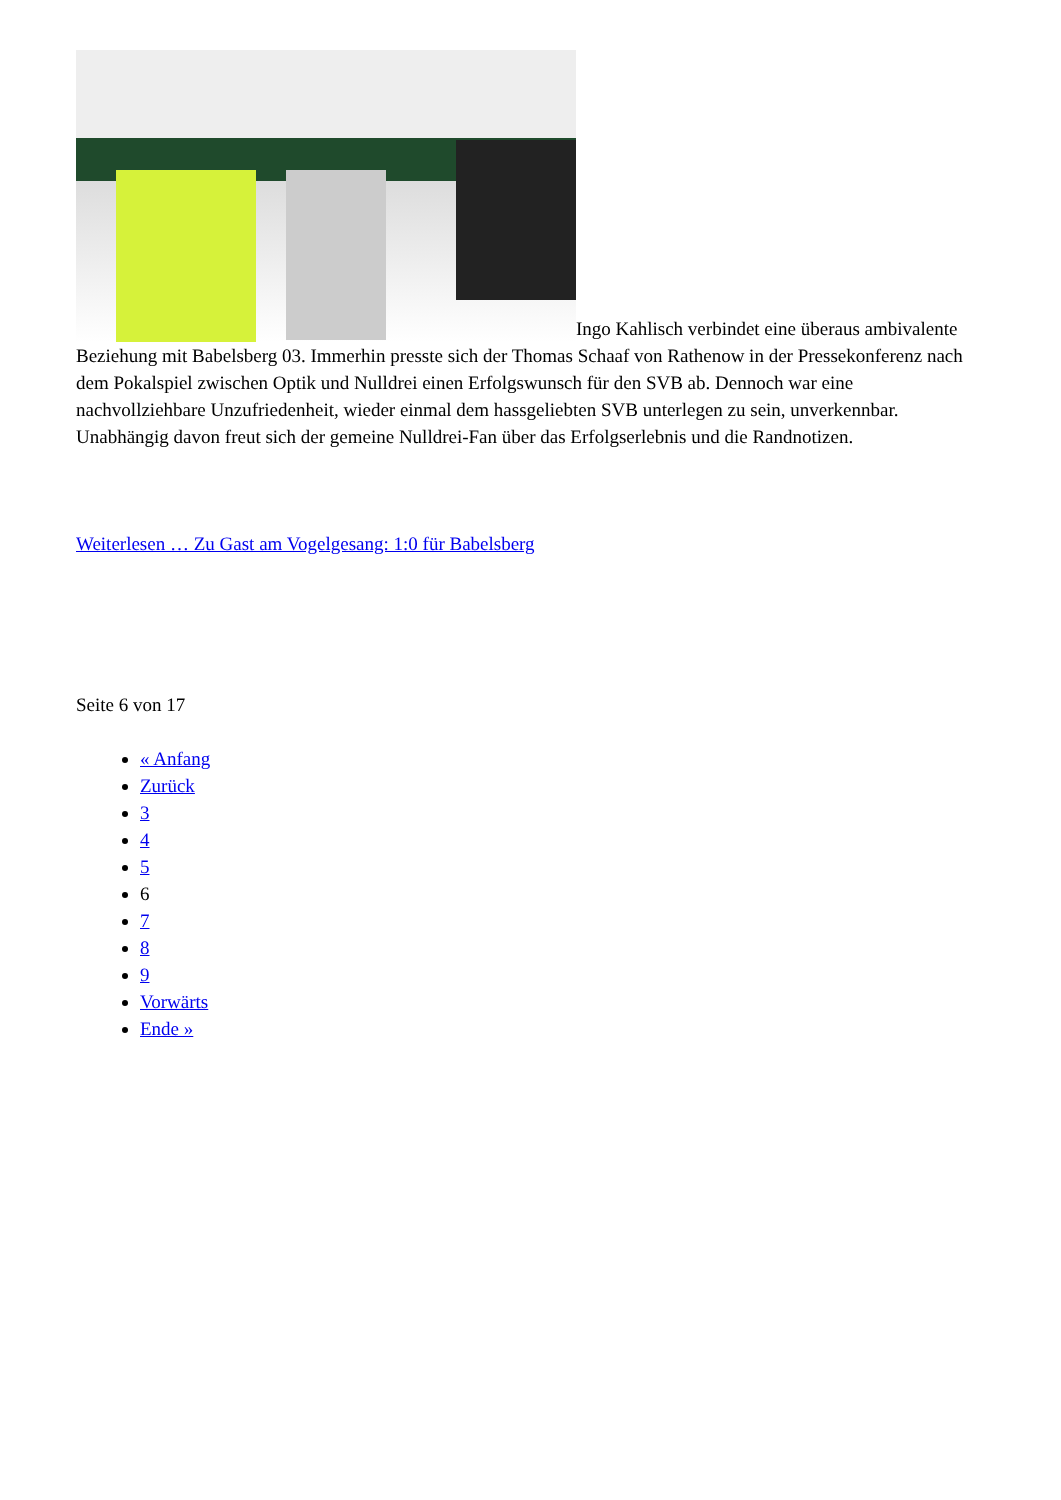Ingo Kahlisch verbindet eine überaus ambivalente Beziehung mit Babelsberg 03. Immerhin presste sich der Thomas Schaaf von Rathenow in der Pressekonferenz nach dem Pokalspiel zwischen Optik und Nulldrei einen Erfolgswunsch für den SVB ab. Dennoch war eine nachvollziehbare Unzufriedenheit, wieder einmal dem hassgeliebten SVB unterlegen zu sein, unverkennbar. Unabhängig davon freut sich der gemeine Nulldrei-Fan über das Erfolgserlebnis und die Randnotizen.
Weiterlesen … Zu Gast am Vogelgesang: 1:0 für Babelsberg
Seite 6 von 17
« Anfang
Zurück
3
4
5
6
7
8
9
Vorwärts
Ende »